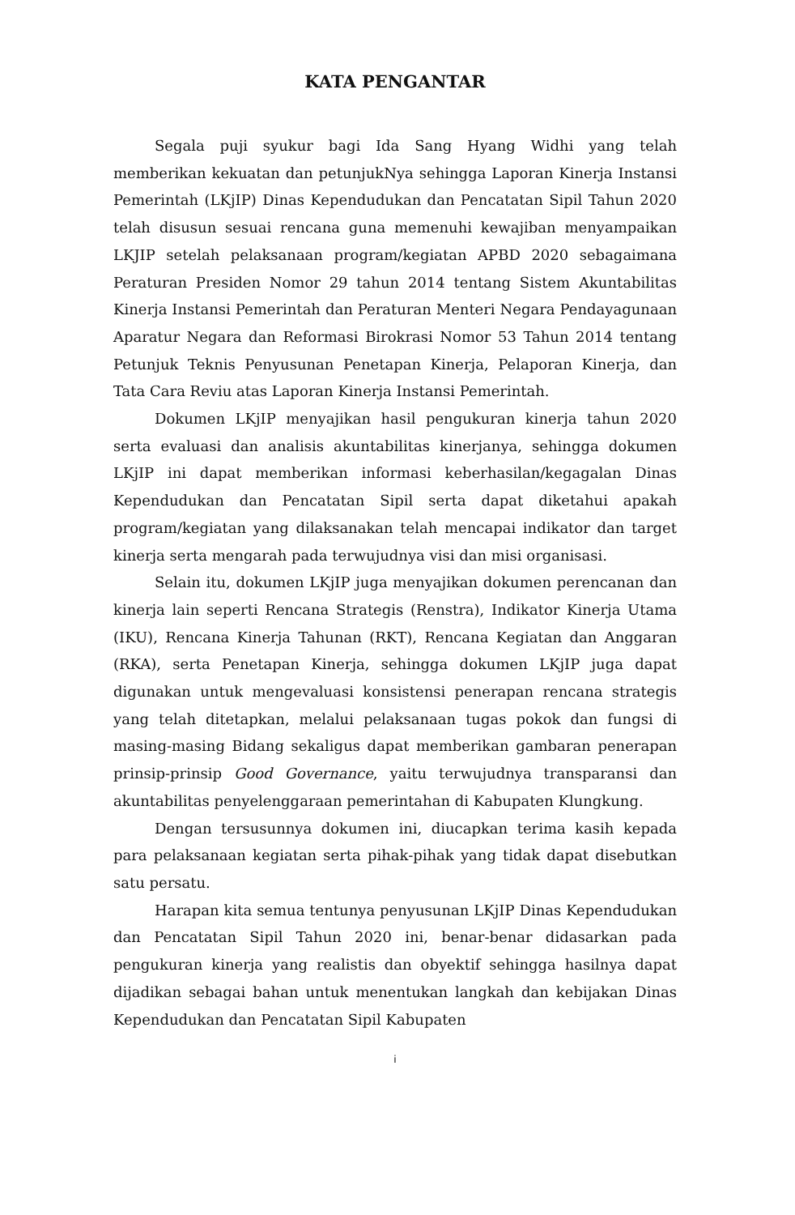KATA PENGANTAR
Segala puji syukur bagi Ida Sang Hyang Widhi yang telah memberikan kekuatan dan petunjukNya sehingga Laporan Kinerja Instansi Pemerintah (LKjIP) Dinas Kependudukan dan Pencatatan Sipil Tahun 2020 telah disusun sesuai rencana guna memenuhi kewajiban menyampaikan LKJIP setelah pelaksanaan program/kegiatan APBD 2020 sebagaimana Peraturan Presiden Nomor 29 tahun 2014 tentang Sistem Akuntabilitas Kinerja Instansi Pemerintah dan Peraturan Menteri Negara Pendayagunaan Aparatur Negara dan Reformasi Birokrasi Nomor 53 Tahun 2014 tentang Petunjuk Teknis Penyusunan Penetapan Kinerja, Pelaporan Kinerja, dan Tata Cara Reviu atas Laporan Kinerja Instansi Pemerintah.
Dokumen LKjIP menyajikan hasil pengukuran kinerja tahun 2020 serta evaluasi dan analisis akuntabilitas kinerjanya, sehingga dokumen LKjIP ini dapat memberikan informasi keberhasilan/kegagalan Dinas Kependudukan dan Pencatatan Sipil serta dapat diketahui apakah program/kegiatan yang dilaksanakan telah mencapai indikator dan target kinerja serta mengarah pada terwujudnya visi dan misi organisasi.
Selain itu, dokumen LKjIP juga menyajikan dokumen perencanan dan kinerja lain seperti Rencana Strategis (Renstra), Indikator Kinerja Utama (IKU), Rencana Kinerja Tahunan (RKT), Rencana Kegiatan dan Anggaran (RKA), serta Penetapan Kinerja, sehingga dokumen LKjIP juga dapat digunakan untuk mengevaluasi konsistensi penerapan rencana strategis yang telah ditetapkan, melalui pelaksanaan tugas pokok dan fungsi di masing-masing Bidang sekaligus dapat memberikan gambaran penerapan prinsip-prinsip Good Governance, yaitu terwujudnya transparansi dan akuntabilitas penyelenggaraan pemerintahan di Kabupaten Klungkung.
Dengan tersusunnya dokumen ini, diucapkan terima kasih kepada para pelaksanaan kegiatan serta pihak-pihak yang tidak dapat disebutkan satu persatu.
Harapan kita semua tentunya penyusunan LKjIP Dinas Kependudukan dan Pencatatan Sipil Tahun 2020 ini, benar-benar didasarkan pada pengukuran kinerja yang realistis dan obyektif sehingga hasilnya dapat dijadikan sebagai bahan untuk menentukan langkah dan kebijakan Dinas Kependudukan dan Pencatatan Sipil Kabupaten
i